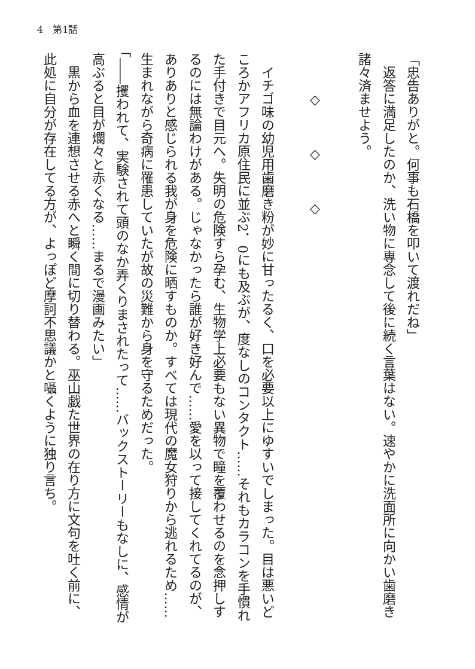4　第1話
「忠告ありがと。何事も石橋を叩いて渡れだね」
　返答に満足したのか、洗い物に専念して後に続く言葉はない。速やかに洗面所に向かい歯磨き諸々済ませよう。
　　　◇　　　◇　　　◇
　イチゴ味の幼児用歯磨き粉が妙に甘ったるく、口を必要以上にゆすいでしまった。目は悪いどころかアフリカ原住民に並ぶ2．0にも及ぶが、度なしのコンタクト……それもカラコンを手慣れた手付きで目元へ。失明の危険すら孕む、生物学上必要もない異物で瞳を覆わせるのを念押しするのには無論わけがある。じゃなかったら誰が好き好んで……愛を以って接してくれてるのが、ありありと感じられる我が身を危険に晒すものか。すべては現代の魔女狩りから逃れるため……生まれながら奇病に罹患していたが故の災難から身を守るためだった。
「――攫われて、実験されて頭のなか弄くりまされたって……バックストーリーもなしに、感情が高ぶると目が爛々と赤くなる……まるで漫画みたい」
　黒から血を連想させる赤へと瞬く間に切り替わる。巫山戯た世界の在り方に文句を吐く前に、此処に自分が存在してる方が、よっぽど摩訶不思議かと囁くように独り言ち。